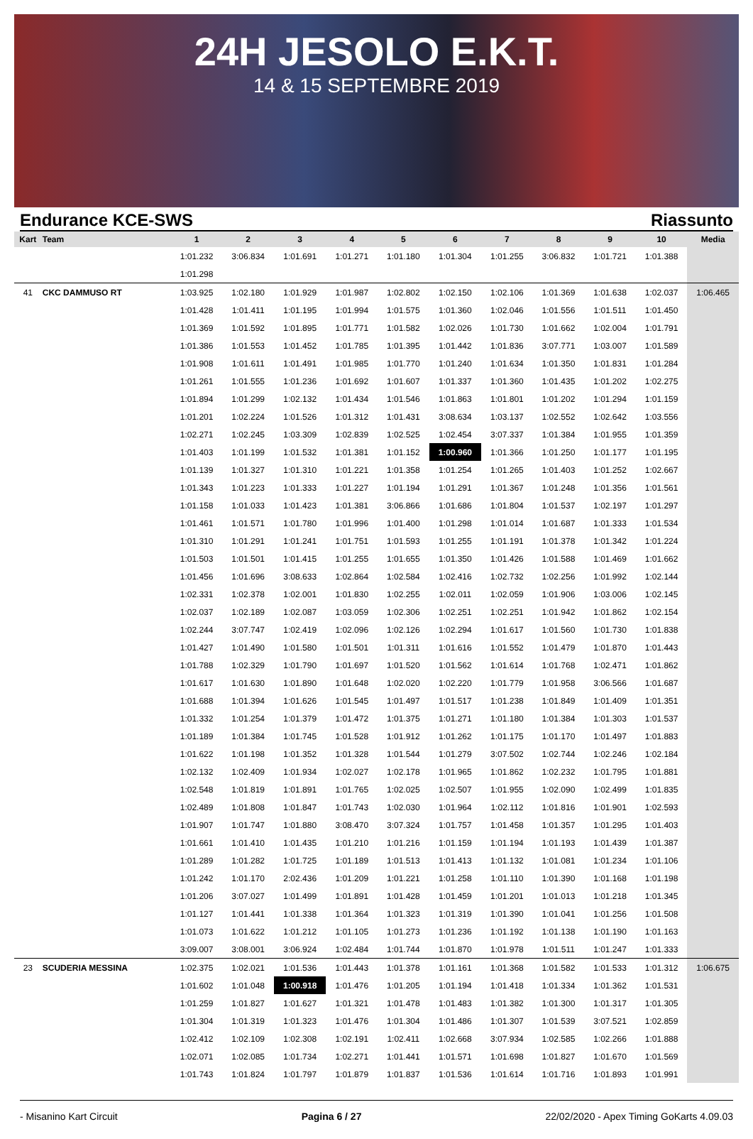24H JESOLO E.K.T.
14 & 15 SEPTEMBRE 2019
Endurance KCE-SWS Riassunto
| Kart | Team | 1 | 2 | 3 | 4 | 5 | 6 | 7 | 8 | 9 | 10 | Media |
| --- | --- | --- | --- | --- | --- | --- | --- | --- | --- | --- | --- | --- |
| | | 1:01.232 | 3:06.834 | 1:01.691 | 1:01.271 | 1:01.180 | 1:01.304 | 1:01.255 | 3:06.832 | 1:01.721 | 1:01.388 | |
| | | 1:01.298 | | | | | | | | | | |
| 41 | CKC DAMMUSO RT | 1:03.925 | 1:02.180 | 1:01.929 | 1:01.987 | 1:02.802 | 1:02.150 | 1:02.106 | 1:01.369 | 1:01.638 | 1:02.037 | 1:06.465 |
| | | 1:01.428 | 1:01.411 | 1:01.195 | 1:01.994 | 1:01.575 | 1:01.360 | 1:02.046 | 1:01.556 | 1:01.511 | 1:01.450 | |
| | | 1:01.369 | 1:01.592 | 1:01.895 | 1:01.771 | 1:01.582 | 1:02.026 | 1:01.730 | 1:01.662 | 1:02.004 | 1:01.791 | |
| | | 1:01.386 | 1:01.553 | 1:01.452 | 1:01.785 | 1:01.395 | 1:01.442 | 1:01.836 | 3:07.771 | 1:03.007 | 1:01.589 | |
| | | 1:01.908 | 1:01.611 | 1:01.491 | 1:01.985 | 1:01.770 | 1:01.240 | 1:01.634 | 1:01.350 | 1:01.831 | 1:01.284 | |
| | | 1:01.261 | 1:01.555 | 1:01.236 | 1:01.692 | 1:01.607 | 1:01.337 | 1:01.360 | 1:01.435 | 1:01.202 | 1:02.275 | |
| | | 1:01.894 | 1:01.299 | 1:02.132 | 1:01.434 | 1:01.546 | 1:01.863 | 1:01.801 | 1:01.202 | 1:01.294 | 1:01.159 | |
| | | 1:01.201 | 1:02.224 | 1:01.526 | 1:01.312 | 1:01.431 | 3:08.634 | 1:03.137 | 1:02.552 | 1:02.642 | 1:03.556 | |
| | | 1:02.271 | 1:02.245 | 1:03.309 | 1:02.839 | 1:02.525 | 1:02.454 | 3:07.337 | 1:01.384 | 1:01.955 | 1:01.359 | |
| | | 1:01.403 | 1:01.199 | 1:01.532 | 1:01.381 | 1:01.152 | 1:00.960 | 1:01.366 | 1:01.250 | 1:01.177 | 1:01.195 | |
| | | 1:01.139 | 1:01.327 | 1:01.310 | 1:01.221 | 1:01.358 | 1:01.254 | 1:01.265 | 1:01.403 | 1:01.252 | 1:02.667 | |
| | | 1:01.343 | 1:01.223 | 1:01.333 | 1:01.227 | 1:01.194 | 1:01.291 | 1:01.367 | 1:01.248 | 1:01.356 | 1:01.561 | |
| | | 1:01.158 | 1:01.033 | 1:01.423 | 1:01.381 | 3:06.866 | 1:01.686 | 1:01.804 | 1:01.537 | 1:02.197 | 1:01.297 | |
| | | 1:01.461 | 1:01.571 | 1:01.780 | 1:01.996 | 1:01.400 | 1:01.298 | 1:01.014 | 1:01.687 | 1:01.333 | 1:01.534 | |
| | | 1:01.310 | 1:01.291 | 1:01.241 | 1:01.751 | 1:01.593 | 1:01.255 | 1:01.191 | 1:01.378 | 1:01.342 | 1:01.224 | |
| | | 1:01.503 | 1:01.501 | 1:01.415 | 1:01.255 | 1:01.655 | 1:01.350 | 1:01.426 | 1:01.588 | 1:01.469 | 1:01.662 | |
| | | 1:01.456 | 1:01.696 | 3:08.633 | 1:02.864 | 1:02.584 | 1:02.416 | 1:02.732 | 1:02.256 | 1:01.992 | 1:02.144 | |
| | | 1:02.331 | 1:02.378 | 1:02.001 | 1:01.830 | 1:02.255 | 1:02.011 | 1:02.059 | 1:01.906 | 1:03.006 | 1:02.145 | |
| | | 1:02.037 | 1:02.189 | 1:02.087 | 1:03.059 | 1:02.306 | 1:02.251 | 1:02.251 | 1:01.942 | 1:01.862 | 1:02.154 | |
| | | 1:02.244 | 3:07.747 | 1:02.419 | 1:02.096 | 1:02.126 | 1:02.294 | 1:01.617 | 1:01.560 | 1:01.730 | 1:01.838 | |
| | | 1:01.427 | 1:01.490 | 1:01.580 | 1:01.501 | 1:01.311 | 1:01.616 | 1:01.552 | 1:01.479 | 1:01.870 | 1:01.443 | |
| | | 1:01.788 | 1:02.329 | 1:01.790 | 1:01.697 | 1:01.520 | 1:01.562 | 1:01.614 | 1:01.768 | 1:02.471 | 1:01.862 | |
| | | 1:01.617 | 1:01.630 | 1:01.890 | 1:01.648 | 1:02.020 | 1:02.220 | 1:01.779 | 1:01.958 | 3:06.566 | 1:01.687 | |
| | | 1:01.688 | 1:01.394 | 1:01.626 | 1:01.545 | 1:01.497 | 1:01.517 | 1:01.238 | 1:01.849 | 1:01.409 | 1:01.351 | |
| | | 1:01.332 | 1:01.254 | 1:01.379 | 1:01.472 | 1:01.375 | 1:01.271 | 1:01.180 | 1:01.384 | 1:01.303 | 1:01.537 | |
| | | 1:01.189 | 1:01.384 | 1:01.745 | 1:01.528 | 1:01.912 | 1:01.262 | 1:01.175 | 1:01.170 | 1:01.497 | 1:01.883 | |
| | | 1:01.622 | 1:01.198 | 1:01.352 | 1:01.328 | 1:01.544 | 1:01.279 | 3:07.502 | 1:02.744 | 1:02.246 | 1:02.184 | |
| | | 1:02.132 | 1:02.409 | 1:01.934 | 1:02.027 | 1:02.178 | 1:01.965 | 1:01.862 | 1:02.232 | 1:01.795 | 1:01.881 | |
| | | 1:02.548 | 1:01.819 | 1:01.891 | 1:01.765 | 1:02.025 | 1:02.507 | 1:01.955 | 1:02.090 | 1:02.499 | 1:01.835 | |
| | | 1:02.489 | 1:01.808 | 1:01.847 | 1:01.743 | 1:02.030 | 1:01.964 | 1:02.112 | 1:01.816 | 1:01.901 | 1:02.593 | |
| | | 1:01.907 | 1:01.747 | 1:01.880 | 3:08.470 | 3:07.324 | 1:01.757 | 1:01.458 | 1:01.357 | 1:01.295 | 1:01.403 | |
| | | 1:01.661 | 1:01.410 | 1:01.435 | 1:01.210 | 1:01.216 | 1:01.159 | 1:01.194 | 1:01.193 | 1:01.439 | 1:01.387 | |
| | | 1:01.289 | 1:01.282 | 1:01.725 | 1:01.189 | 1:01.513 | 1:01.413 | 1:01.132 | 1:01.081 | 1:01.234 | 1:01.106 | |
| | | 1:01.242 | 1:01.170 | 2:02.436 | 1:01.209 | 1:01.221 | 1:01.258 | 1:01.110 | 1:01.390 | 1:01.168 | 1:01.198 | |
| | | 1:01.206 | 3:07.027 | 1:01.499 | 1:01.891 | 1:01.428 | 1:01.459 | 1:01.201 | 1:01.013 | 1:01.218 | 1:01.345 | |
| | | 1:01.127 | 1:01.441 | 1:01.338 | 1:01.364 | 1:01.323 | 1:01.319 | 1:01.390 | 1:01.041 | 1:01.256 | 1:01.508 | |
| | | 1:01.073 | 1:01.622 | 1:01.212 | 1:01.105 | 1:01.273 | 1:01.236 | 1:01.192 | 1:01.138 | 1:01.190 | 1:01.163 | |
| | | 3:09.007 | 3:08.001 | 3:06.924 | 1:02.484 | 1:01.744 | 1:01.870 | 1:01.978 | 1:01.511 | 1:01.247 | 1:01.333 | |
| 23 | SCUDERIA MESSINA | 1:02.375 | 1:02.021 | 1:01.536 | 1:01.443 | 1:01.378 | 1:01.161 | 1:01.368 | 1:01.582 | 1:01.533 | 1:01.312 | 1:06.675 |
| | | 1:01.602 | 1:01.048 | 1:00.918 | 1:01.476 | 1:01.205 | 1:01.194 | 1:01.418 | 1:01.334 | 1:01.362 | 1:01.531 | |
| | | 1:01.259 | 1:01.827 | 1:01.627 | 1:01.321 | 1:01.478 | 1:01.483 | 1:01.382 | 1:01.300 | 1:01.317 | 1:01.305 | |
| | | 1:01.304 | 1:01.319 | 1:01.323 | 1:01.476 | 1:01.304 | 1:01.486 | 1:01.307 | 1:01.539 | 3:07.521 | 1:02.859 | |
| | | 1:02.412 | 1:02.109 | 1:02.308 | 1:02.191 | 1:02.411 | 1:02.668 | 3:07.934 | 1:02.585 | 1:02.266 | 1:01.888 | |
| | | 1:02.071 | 1:02.085 | 1:01.734 | 1:02.271 | 1:01.441 | 1:01.571 | 1:01.698 | 1:01.827 | 1:01.670 | 1:01.569 | |
| | | 1:01.743 | 1:01.824 | 1:01.797 | 1:01.879 | 1:01.837 | 1:01.536 | 1:01.614 | 1:01.716 | 1:01.893 | 1:01.991 | |
- Misanino Kart Circuit Pagina 6 / 27 22/02/2020 - Apex Timing GoKarts 4.09.03